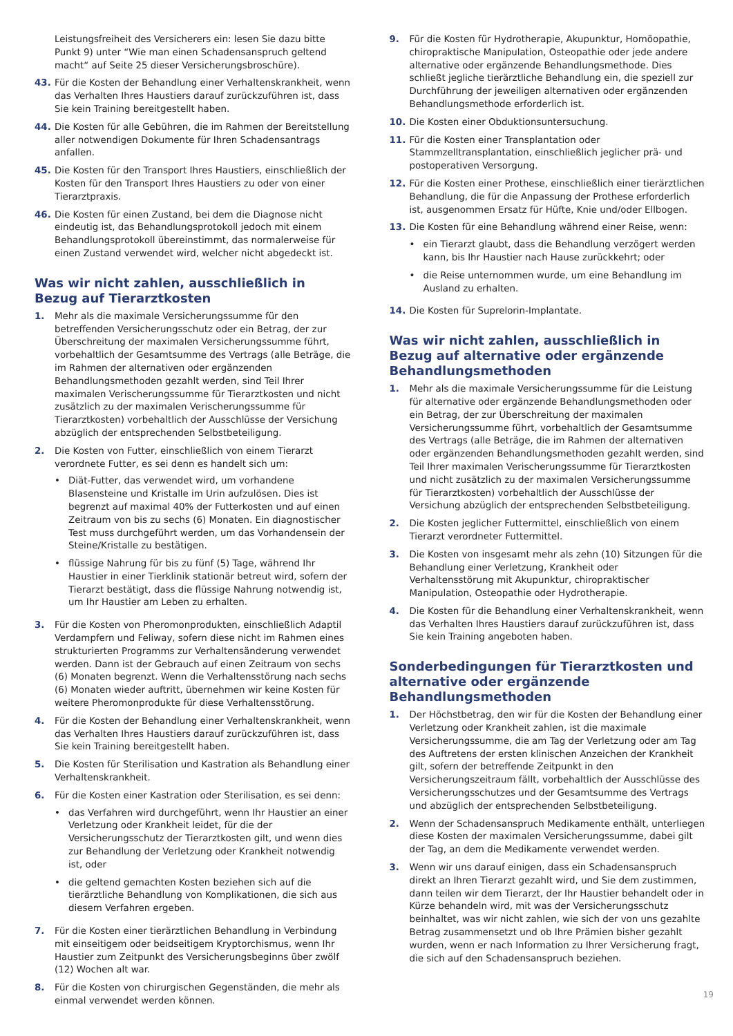Leistungsfreiheit des Versicherers ein: lesen Sie dazu bitte Punkt 9) unter “Wie man einen Schadensanspruch geltend macht“ auf Seite 25 dieser Versicherungsbroschüre).
43. Für die Kosten der Behandlung einer Verhaltenskrankheit, wenn das Verhalten Ihres Haustiers darauf zurückzuführen ist, dass Sie kein Training bereitgestellt haben.
44. Die Kosten für alle Gebühren, die im Rahmen der Bereitstellung aller notwendigen Dokumente für Ihren Schadensantrags anfallen.
45. Die Kosten für den Transport Ihres Haustiers, einschließlich der Kosten für den Transport Ihres Haustiers zu oder von einer Tierarztpraxis.
46. Die Kosten für einen Zustand, bei dem die Diagnose nicht eindeutig ist, das Behandlungsprotokoll jedoch mit einem Behandlungsprotokoll übereinstimmt, das normalerweise für einen Zustand verwendet wird, welcher nicht abgedeckt ist.
Was wir nicht zahlen, ausschließlich in Bezug auf Tierarztkosten
1. Mehr als die maximale Versicherungssumme für den betreffenden Versicherungsschutz oder ein Betrag, der zur Überschreitung der maximalen Versicherungssumme führt, vorbehaltlich der Gesamtsumme des Vertrags (alle Beträge, die im Rahmen der alternativen oder ergänzenden Behandlungsmethoden gezahlt werden, sind Teil Ihrer maximalen Verischerungssumme für Tierarztkosten und nicht zusätzlich zu der maximalen Verischerungssumme für Tierarztkosten) vorbehaltlich der Ausschlüsse der Versichung abzüglich der entsprechenden Selbstbeteiligung.
2. Die Kosten von Futter, einschließlich von einem Tierarzt verordnete Futter, es sei denn es handelt sich um:
• Diät-Futter, das verwendet wird, um vorhandene Blasensteine und Kristalle im Urin aufzulösen. Dies ist begrenzt auf maximal 40% der Futterkosten und auf einen Zeitraum von bis zu sechs (6) Monaten. Ein diagnostischer Test muss durchgeführt werden, um das Vorhandensein der Steine/Kristalle zu bestätigen.
• flüssige Nahrung für bis zu fünf (5) Tage, während Ihr Haustier in einer Tierklinik stationär betreut wird, sofern der Tierarzt bestätigt, dass die flüssige Nahrung notwendig ist, um Ihr Haustier am Leben zu erhalten.
3. Für die Kosten von Pheromonprodukten, einschließlich Adaptil Verdampfern und Feliway, sofern diese nicht im Rahmen eines strukturierten Programms zur Verhaltensänderung verwendet werden. Dann ist der Gebrauch auf einen Zeitraum von sechs (6) Monaten begrenzt. Wenn die Verhaltensstörung nach sechs (6) Monaten wieder auftritt, übernehmen wir keine Kosten für weitere Pheromonprodukte für diese Verhaltensstörung.
4. Für die Kosten der Behandlung einer Verhaltenskrankheit, wenn das Verhalten Ihres Haustiers darauf zurückzuführen ist, dass Sie kein Training bereitgestellt haben.
5. Die Kosten für Sterilisation und Kastration als Behandlung einer Verhaltenskrankheit.
6. Für die Kosten einer Kastration oder Sterilisation, es sei denn:
• das Verfahren wird durchgeführt, wenn Ihr Haustier an einer Verletzung oder Krankheit leidet, für die der Versicherungsschutz der Tierarztkosten gilt, und wenn dies zur Behandlung der Verletzung oder Krankheit notwendig ist, oder
• die geltend gemachten Kosten beziehen sich auf die tierärztliche Behandlung von Komplikationen, die sich aus diesem Verfahren ergeben.
7. Für die Kosten einer tierärztlichen Behandlung in Verbindung mit einseitigem oder beidseitigem Kryptorchismus, wenn Ihr Haustier zum Zeitpunkt des Versicherungsbeginns über zwölf (12) Wochen alt war.
8. Für die Kosten von chirurgischen Gegenständen, die mehr als einmal verwendet werden können.
9. Für die Kosten für Hydrotherapie, Akupunktur, Homöopathie, chiropraktische Manipulation, Osteopathie oder jede andere alternative oder ergänzende Behandlungsmethode. Dies schließt jegliche tierärztliche Behandlung ein, die speziell zur Durchführung der jeweiligen alternativen oder ergänzenden Behandlungsmethode erforderlich ist.
10. Die Kosten einer Obduktionsuntersuchung.
11. Für die Kosten einer Transplantation oder Stammzelltransplantation, einschließlich jeglicher prä- und postoperativen Versorgung.
12. Für die Kosten einer Prothese, einschließlich einer tierärztlichen Behandlung, die für die Anpassung der Prothese erforderlich ist, ausgenommen Ersatz für Hüfte, Knie und/oder Ellbogen.
13. Die Kosten für eine Behandlung während einer Reise, wenn:
• ein Tierarzt glaubt, dass die Behandlung verzögert werden kann, bis Ihr Haustier nach Hause zurückkehrt; oder
• die Reise unternommen wurde, um eine Behandlung im Ausland zu erhalten.
14. Die Kosten für Suprelorin-Implantate.
Was wir nicht zahlen, ausschließlich in Bezug auf alternative oder ergänzende Behandlungsmethoden
1. Mehr als die maximale Versicherungssumme für die Leistung für alternative oder ergänzende Behandlungsmethoden oder ein Betrag, der zur Überschreitung der maximalen Versicherungssumme führt, vorbehaltlich der Gesamtsumme des Vertrags (alle Beträge, die im Rahmen der alternativen oder ergänzenden Behandlungsmethoden gezahlt werden, sind Teil Ihrer maximalen Verischerungssumme für Tierarztkosten und nicht zusätzlich zu der maximalen Versicherungssumme für Tierarztkosten) vorbehaltlich der Ausschlüsse der Versichung abzüglich der entsprechenden Selbstbeteiligung.
2. Die Kosten jeglicher Futtermittel, einschließlich von einem Tierarzt verordneter Futtermittel.
3. Die Kosten von insgesamt mehr als zehn (10) Sitzungen für die Behandlung einer Verletzung, Krankheit oder Verhaltensstörung mit Akupunktur, chiropraktischer Manipulation, Osteopathie oder Hydrotherapie.
4. Die Kosten für die Behandlung einer Verhaltenskrankheit, wenn das Verhalten Ihres Haustiers darauf zurückzuführen ist, dass Sie kein Training angeboten haben.
Sonderbedingungen für Tierarztkosten und alternative oder ergänzende Behandlungsmethoden
1. Der Höchstbetrag, den wir für die Kosten der Behandlung einer Verletzung oder Krankheit zahlen, ist die maximale Versicherungssumme, die am Tag der Verletzung oder am Tag des Auftretens der ersten klinischen Anzeichen der Krankheit gilt, sofern der betreffende Zeitpunkt in den Versicherungszeitraum fällt, vorbehaltlich der Ausschlüsse des Versicherungsschutzes und der Gesamtsumme des Vertrags und abzüglich der entsprechenden Selbstbeteiligung.
2. Wenn der Schadensanspruch Medikamente enthält, unterliegen diese Kosten der maximalen Versicherungssumme, dabei gilt der Tag, an dem die Medikamente verwendet werden.
3. Wenn wir uns darauf einigen, dass ein Schadensanspruch direkt an Ihren Tierarzt gezahlt wird, und Sie dem zustimmen, dann teilen wir dem Tierarzt, der Ihr Haustier behandelt oder in Kürze behandeln wird, mit was der Versicherungsschutz beinhaltet, was wir nicht zahlen, wie sich der von uns gezahlte Betrag zusammensetzt und ob Ihre Prämien bisher gezahlt wurden, wenn er nach Information zu Ihrer Versicherung fragt, die sich auf den Schadensanspruch beziehen.
19